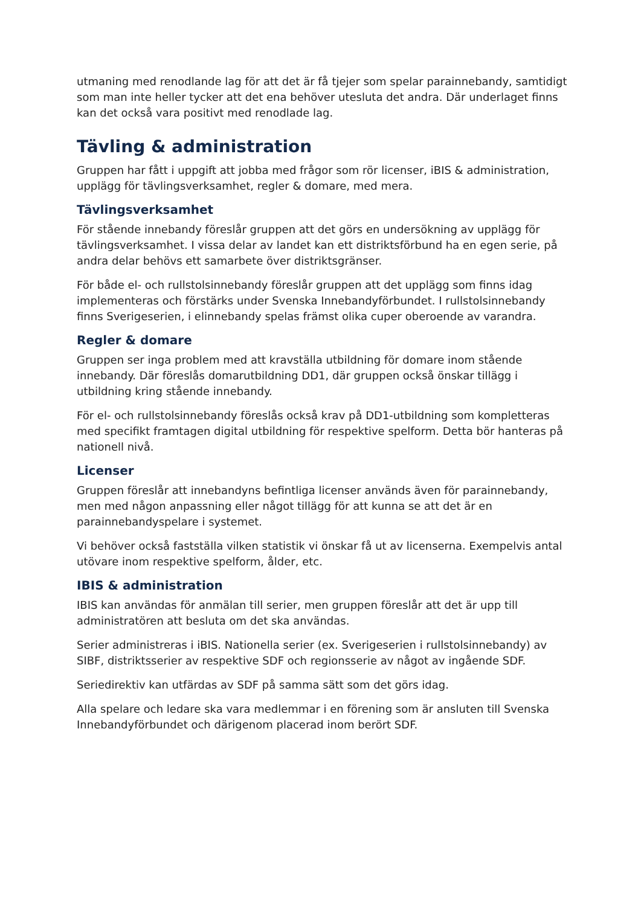utmaning med renodlande lag för att det är få tjejer som spelar parainnebandy, samtidigt som man inte heller tycker att det ena behöver utesluta det andra. Där underlaget finns kan det också vara positivt med renodlade lag.
Tävling & administration
Gruppen har fått i uppgift att jobba med frågor som rör licenser, iBIS & administration, upplägg för tävlingsverksamhet, regler & domare, med mera.
Tävlingsverksamhet
För stående innebandy föreslår gruppen att det görs en undersökning av upplägg för tävlingsverksamhet. I vissa delar av landet kan ett distriktsförbund ha en egen serie, på andra delar behövs ett samarbete över distriktsgränser.
För både el- och rullstolsinnebandy föreslår gruppen att det upplägg som finns idag implementeras och förstärks under Svenska Innebandyförbundet. I rullstolsinnebandy finns Sverigeserien, i elinnebandy spelas främst olika cuper oberoende av varandra.
Regler & domare
Gruppen ser inga problem med att kravställa utbildning för domare inom stående innebandy. Där föreslås domarutbildning DD1, där gruppen också önskar tillägg i utbildning kring stående innebandy.
För el- och rullstolsinnebandy föreslås också krav på DD1-utbildning som kompletteras med specifikt framtagen digital utbildning för respektive spelform. Detta bör hanteras på nationell nivå.
Licenser
Gruppen föreslår att innebandyns befintliga licenser används även för parainnebandy, men med någon anpassning eller något tillägg för att kunna se att det är en parainnebandyspelare i systemet.
Vi behöver också fastställa vilken statistik vi önskar få ut av licenserna. Exempelvis antal utövare inom respektive spelform, ålder, etc.
IBIS & administration
IBIS kan användas för anmälan till serier, men gruppen föreslår att det är upp till administratören att besluta om det ska användas.
Serier administreras i iBIS. Nationella serier (ex. Sverigeserien i rullstolsinnebandy) av SIBF, distriktsserier av respektive SDF och regionsserie av något av ingående SDF.
Seriedirektiv kan utfärdas av SDF på samma sätt som det görs idag.
Alla spelare och ledare ska vara medlemmar i en förening som är ansluten till Svenska Innebandyförbundet och därigenom placerad inom berört SDF.